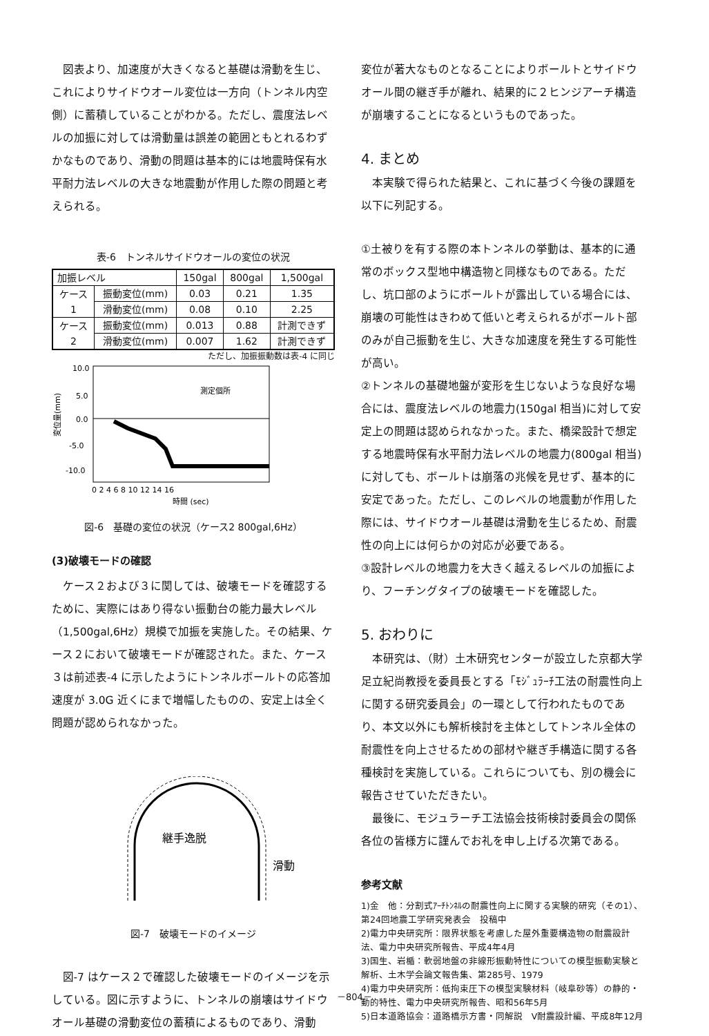図表より、加速度が大きくなると基礎は滑動を生じ、これによりサイドウオール変位は一方向（トンネル内空側）に蓄積していることがわかる。ただし、震度法レベルの加振に対しては滑動量は誤差の範囲ともとれるわずかなものであり、滑動の問題は基本的には地震時保有水平耐力法レベルの大きな地震動が作用した際の問題と考えられる。
表-6　トンネルサイドウオールの変位の状況
| 加振レベル | | 150gal | 800gal | 1,500gal |
| ケース 1 | 振動変位(mm) | 0.03 | 0.21 | 1.35 |
| | 滑動変位(mm) | 0.08 | 0.10 | 2.25 |
| ケース 2 | 振動変位(mm) | 0.013 | 0.88 | 計測できず |
| | 滑動変位(mm) | 0.007 | 1.62 | 計測できず |
ただし、加振振動数は表-4 に同じ
10.0
5.0
0.0
-5.0
-10.0
変位量(mm)
測定個所
0 2 4 6 8 10 12 14 16
時間 (sec)
図-6　基礎の変位の状況（ケース2 800gal,6Hz）
(3)破壊モードの確認
ケース２および３に関しては、破壊モードを確認するために、実際にはあり得ない振動台の能力最大レベル（1,500gal,6Hz）規模で加振を実施した。その結果、ケース２において破壊モードが確認された。また、ケース３は前述表-4 に示したようにトンネルボールトの応答加速度が 3.0G 近くにまで増幅したものの、安定上は全く問題が認められなかった。
継手逸脱
滑動
図-7　破壊モードのイメージ
図-7 はケース２で確認した破壊モードのイメージを示している。図に示すように、トンネルの崩壊はサイドウオール基礎の滑動変位の蓄積によるものであり、滑動
変位が著大なものとなることによりボールトとサイドウオール間の継ぎ手が離れ、結果的に２ヒンジアーチ構造が崩壊することになるというものであった。
4. まとめ
本実験で得られた結果と、これに基づく今後の課題を以下に列記する。
①土被りを有する際の本トンネルの挙動は、基本的に通常のボックス型地中構造物と同様なものである。ただし、坑口部のようにボールトが露出している場合には、崩壊の可能性はきわめて低いと考えられるがボールト部のみが自己振動を生じ、大きな加速度を発生する可能性が高い。
②トンネルの基礎地盤が変形を生じないような良好な場合には、震度法レベルの地震力(150gal 相当)に対して安定上の問題は認められなかった。また、橋梁設計で想定する地震時保有水平耐力法レベルの地震力(800gal 相当)に対しても、ボールトは崩落の兆候を見せず、基本的に安定であった。ただし、このレベルの地震動が作用した際には、サイドウオール基礎は滑動を生じるため、耐震性の向上には何らかの対応が必要である。
③設計レベルの地震力を大きく越えるレベルの加振により、フーチングタイプの破壊モードを確認した。
5. おわりに
本研究は、（財）土木研究センターが設立した京都大学足立紀尚教授を委員長とする「ﾓｼﾞｭﾗｰﾁ工法の耐震性向上に関する研究委員会」の一環として行われたものであり、本文以外にも解析検討を主体としてトンネル全体の耐震性を向上させるための部材や継ぎ手構造に関する各種検討を実施している。これらについても、別の機会に報告させていただきたい。
最後に、モジュラーチ工法協会技術検討委員会の関係各位の皆様方に謹んでお礼を申し上げる次第である。
参考文献
1)金　他：分割式ｱｰﾁﾄﾝﾈﾙの耐震性向上に関する実験的研究（その1）、第24回地震工学研究発表会　投稿中
2)電力中央研究所：限界状態を考慮した屋外重要構造物の耐震設計法、電力中央研究所報告、平成4年4月
3)国生、岩楯：軟弱地盤の非線形振動特性についての模型振動実験と解析、土木学会論文報告集、第285号、1979
4)電力中央研究所：低拘束圧下の模型実験材料（岐阜砂等）の静的・動的特性、電力中央研究所報告、昭和56年5月
5)日本道路協会：道路橋示方書・同解説　Ⅴ耐震設計編、平成8年12月
－804－